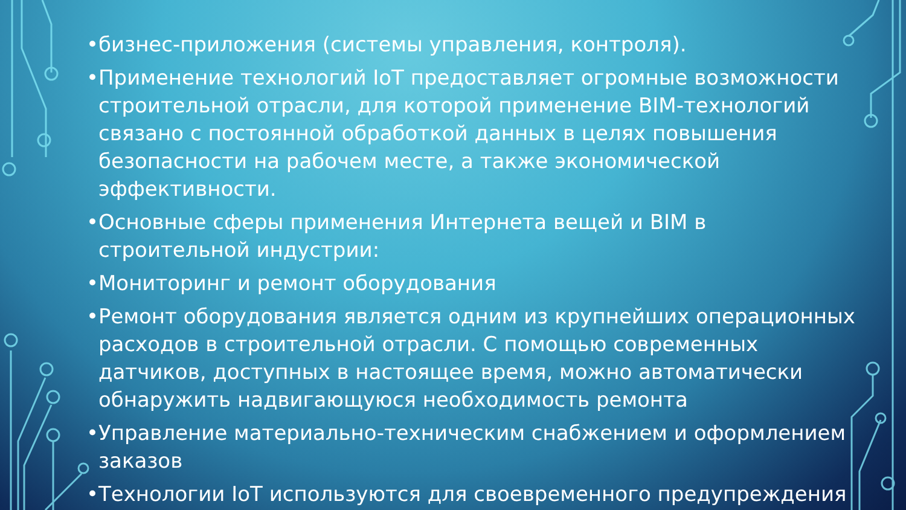• бизнес-приложения (системы управления, контроля).
• Применение технологий IoT предоставляет огромные возможности строительной отрасли, для которой применение BIM-технологий связано с постоянной обработкой данных в целях повышения безопасности на рабочем месте, а также экономической эффективности.
• Основные сферы применения Интернета вещей и BIM в строительной индустрии:
• Мониторинг и ремонт оборудования
• Ремонт оборудования является одним из крупнейших операционных расходов в строительной отрасли. С помощью современных датчиков, доступных в настоящее время, можно автоматически обнаружить надвигающуюся необходимость ремонта
• Управление материально-техническим снабжением и оформлением заказов
• Технологии IoT используются для своевременного предупреждения